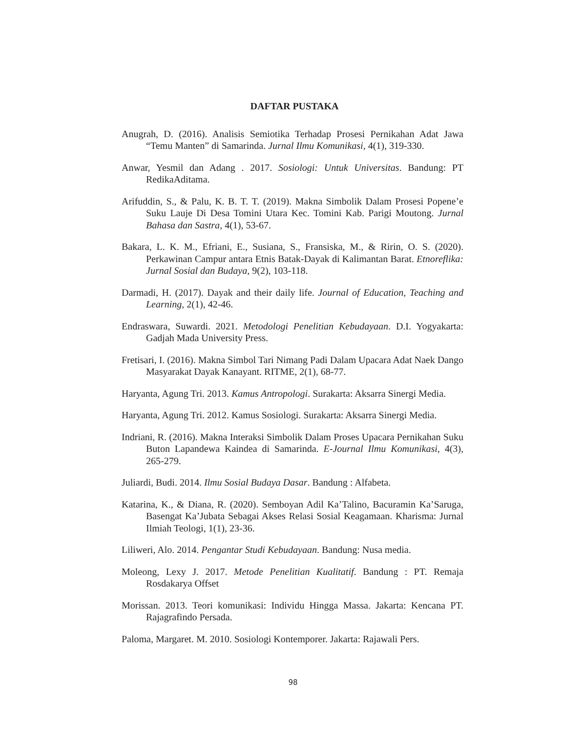DAFTAR PUSTAKA
Anugrah, D. (2016). Analisis Semiotika Terhadap Prosesi Pernikahan Adat Jawa “Temu Manten” di Samarinda. Jurnal Ilmu Komunikasi, 4(1), 319-330.
Anwar, Yesmil dan Adang . 2017. Sosiologi: Untuk Universitas. Bandung: PT RedikaAditama.
Arifuddin, S., & Palu, K. B. T. T. (2019). Makna Simbolik Dalam Prosesi Popene’e Suku Lauje Di Desa Tomini Utara Kec. Tomini Kab. Parigi Moutong. Jurnal Bahasa dan Sastra, 4(1), 53-67.
Bakara, L. K. M., Efriani, E., Susiana, S., Fransiska, M., & Ririn, O. S. (2020). Perkawinan Campur antara Etnis Batak-Dayak di Kalimantan Barat. Etnoreflika: Jurnal Sosial dan Budaya, 9(2), 103-118.
Darmadi, H. (2017). Dayak and their daily life. Journal of Education, Teaching and Learning, 2(1), 42-46.
Endraswara, Suwardi. 2021. Metodologi Penelitian Kebudayaan. D.I. Yogyakarta: Gadjah Mada University Press.
Fretisari, I. (2016). Makna Simbol Tari Nimang Padi Dalam Upacara Adat Naek Dango Masyarakat Dayak Kanayant. RITME, 2(1), 68-77.
Haryanta, Agung Tri. 2013. Kamus Antropologi. Surakarta: Aksarra Sinergi Media.
Haryanta, Agung Tri. 2012. Kamus Sosiologi. Surakarta: Aksarra Sinergi Media.
Indriani, R. (2016). Makna Interaksi Simbolik Dalam Proses Upacara Pernikahan Suku Buton Lapandewa Kaindea di Samarinda. E-Journal Ilmu Komunikasi, 4(3), 265-279.
Juliardi, Budi. 2014. Ilmu Sosial Budaya Dasar. Bandung : Alfabeta.
Katarina, K., & Diana, R. (2020). Semboyan Adil Ka’Talino, Bacuramin Ka’Saruga, Basengat Ka’Jubata Sebagai Akses Relasi Sosial Keagamaan. Kharisma: Jurnal Ilmiah Teologi, 1(1), 23-36.
Liliweri, Alo. 2014. Pengantar Studi Kebudayaan. Bandung: Nusa media.
Moleong, Lexy J. 2017. Metode Penelitian Kualitatif. Bandung : PT. Remaja Rosdakarya Offset
Morissan. 2013. Teori komunikasi: Individu Hingga Massa. Jakarta: Kencana PT. Rajagrafindo Persada.
Paloma, Margaret. M. 2010. Sosiologi Kontemporer. Jakarta: Rajawali Pers.
98